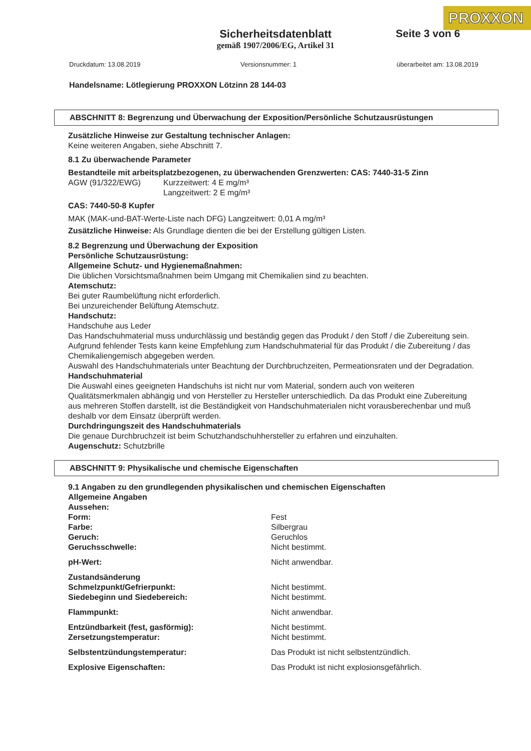PROXXON
Sicherheitsdatenblatt
gemäß 1907/2006/EG, Artikel 31
Seite 3 von 6
Druckdatum: 13.08.2019 Versionsnummer: 1 überarbeitet am: 13.08.2019
Handelsname: Lötlegierung PROXXON Lötzinn 28 144-03
ABSCHNITT 8: Begrenzung und Überwachung der Exposition/Persönliche Schutzausrüstungen
Zusätzliche Hinweise zur Gestaltung technischer Anlagen:
Keine weiteren Angaben, siehe Abschnitt 7.
8.1 Zu überwachende Parameter
Bestandteile mit arbeitsplatzbezogenen, zu überwachenden Grenzwerten: CAS: 7440-31-5 Zinn
| AGW (91/322/EWG) | Kurzzeitwert: 4 E mg/m³ Langzeitwert: 2 E mg/m³ |
CAS: 7440-50-8 Kupfer
MAK (MAK-und-BAT-Werte-Liste nach DFG) Langzeitwert: 0,01 A mg/m³
Zusätzliche Hinweise: Als Grundlage dienten die bei der Erstellung gültigen Listen.
8.2 Begrenzung und Überwachung der Exposition
Persönliche Schutzausrüstung:
Allgemeine Schutz- und Hygienemaßnahmen:
Die üblichen Vorsichtsmaßnahmen beim Umgang mit Chemikalien sind zu beachten.
Atemschutz:
Bei guter Raumbelüftung nicht erforderlich.
Bei unzureichender Belüftung Atemschutz.
Handschutz:
Handschuhe aus Leder
Das Handschuhmaterial muss undurchlässig und beständig gegen das Produkt / den Stoff / die Zubereitung sein. Aufgrund fehlender Tests kann keine Empfehlung zum Handschuhmaterial für das Produkt / die Zubereitung / das Chemikaliengemisch abgegeben werden.
Auswahl des Handschuhmaterials unter Beachtung der Durchbruchzeiten, Permeationsraten und der Degradation.
Handschuhmaterial
Die Auswahl eines geeigneten Handschuhs ist nicht nur vom Material, sondern auch von weiteren Qualitätsmerkmalen abhängig und von Hersteller zu Hersteller unterschiedlich. Da das Produkt eine Zubereitung aus mehreren Stoffen darstellt, ist die Beständigkeit von Handschuhmaterialen nicht vorausberechenbar und muß deshalb vor dem Einsatz überprüft werden.
Durchdringungszeit des Handschuhmaterials
Die genaue Durchbruchzeit ist beim Schutzhandschuhhersteller zu erfahren und einzuhalten.
Augenschutz: Schutzbrille
ABSCHNITT 9: Physikalische und chemische Eigenschaften
9.1 Angaben zu den grundlegenden physikalischen und chemischen Eigenschaften
Allgemeine Angaben
Aussehen:
| Form: | Fest |
| Farbe: | Silbergrau |
| Geruch: | Geruchlos |
| Geruchsschwelle: | Nicht bestimmt. |
| pH-Wert: | Nicht anwendbar. |
| Zustandsänderung | |
| Schmelzpunkt/Gefrierpunkt: | Nicht bestimmt. |
| Siedebeginn und Siedebereich: | Nicht bestimmt. |
| Flammpunkt: | Nicht anwendbar. |
| Entzündbarkeit (fest, gasförmig): | Nicht bestimmt. |
| Zersetzungstemperatur: | Nicht bestimmt. |
| Selbstentzündungstemperatur: | Das Produkt ist nicht selbstentzündlich. |
| Explosive Eigenschaften: | Das Produkt ist nicht explosionsgefährlich. |